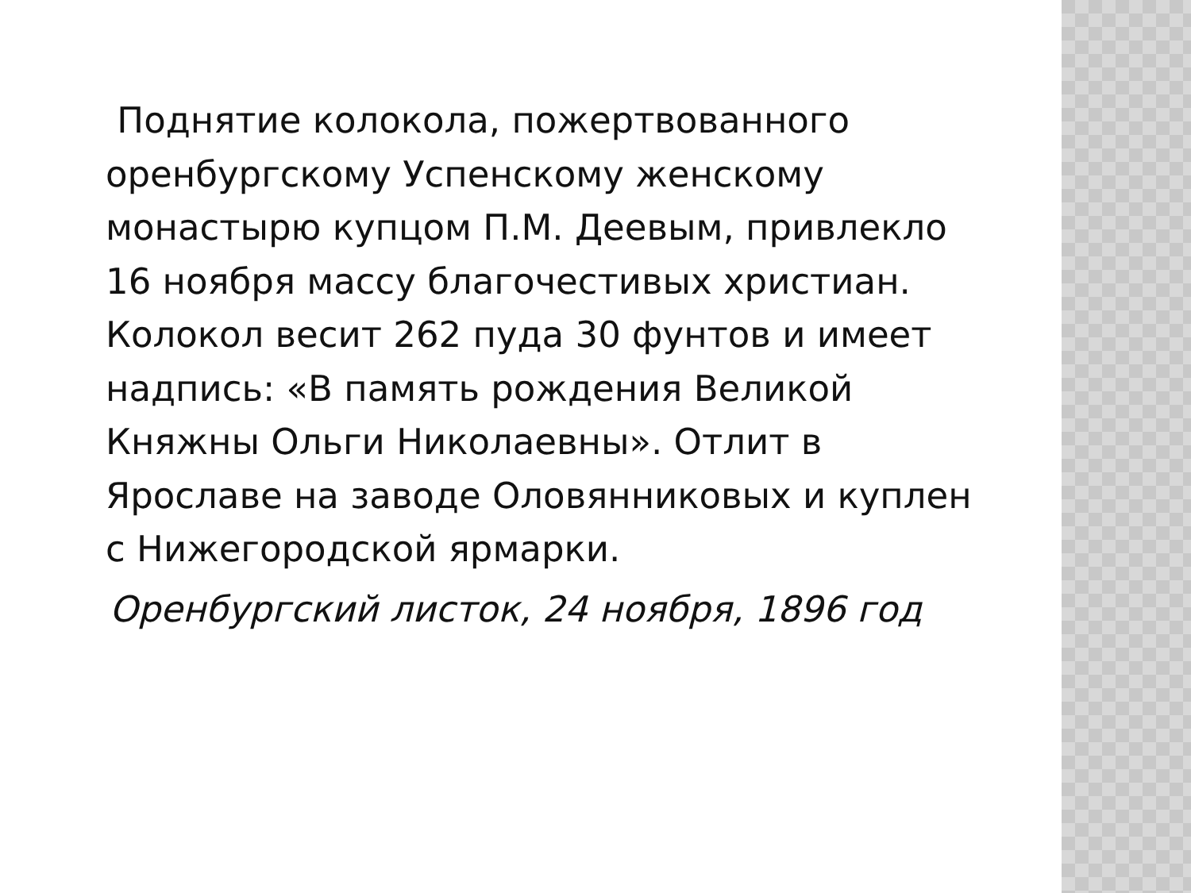Поднятие колокола, пожертвованного оренбургскому Успенскому женскому монастырю купцом П.М. Деевым, привлекло 16 ноября массу благочестивых христиан. Колокол весит 262 пуда 30 фунтов и имеет надпись: «В память рождения Великой Княжны Ольги Николаевны». Отлит в Ярославе на заводе Оловянниковых и куплен с Нижегородской ярмарки.
Оренбургский листок, 24 ноября, 1896 год